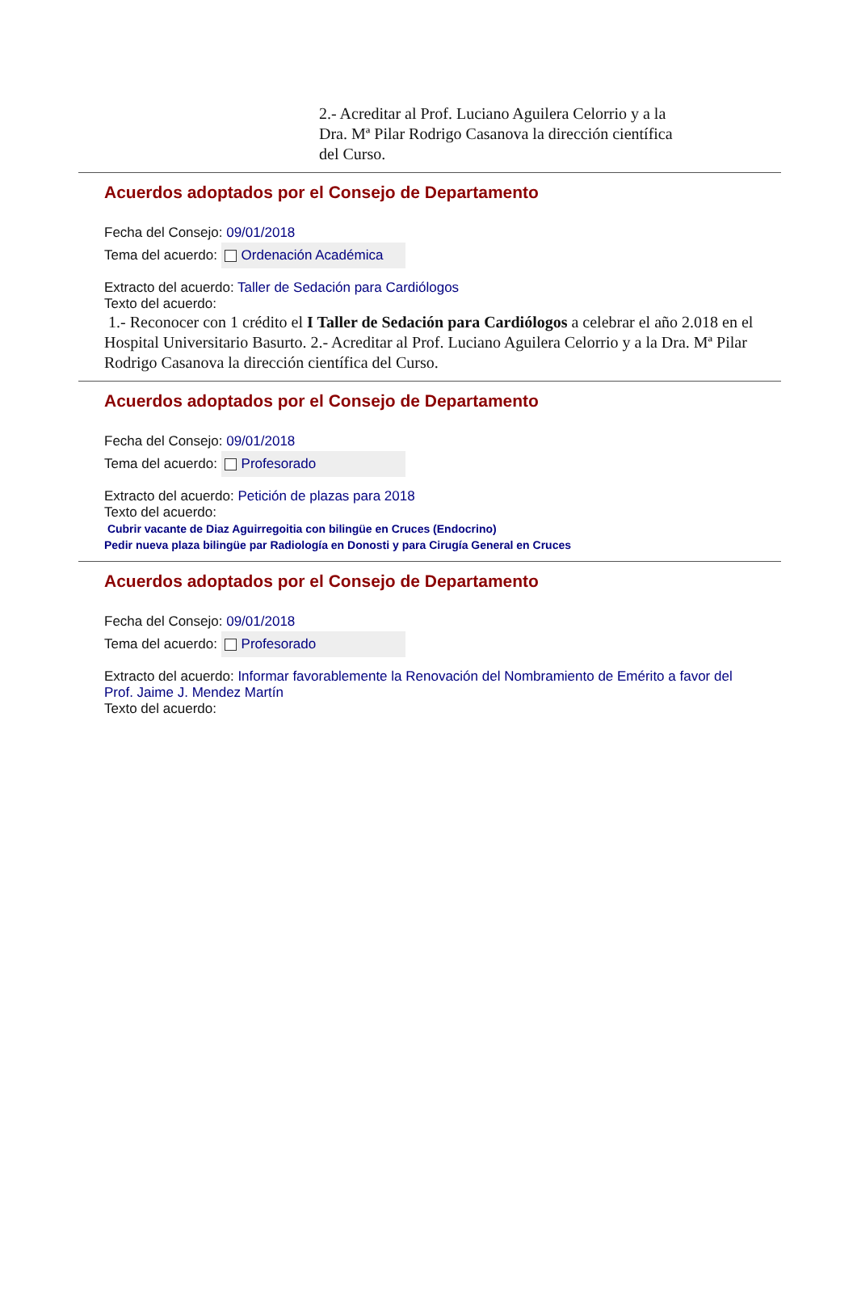2.- Acreditar al Prof. Luciano Aguilera Celorrio y a la Dra. Mª Pilar Rodrigo Casanova la dirección científica del Curso.
Acuerdos adoptados por el Consejo de Departamento
Fecha del Consejo: 09/01/2018
Tema del acuerdo: Ordenación Académica
Extracto del acuerdo: Taller de Sedación para Cardiólogos
Texto del acuerdo:
1.- Reconocer con 1 crédito el I Taller de Sedación para Cardiólogos a celebrar el año 2.018 en el Hospital Universitario Basurto. 2.- Acreditar al Prof. Luciano Aguilera Celorrio y a la Dra. Mª Pilar Rodrigo Casanova la dirección científica del Curso.
Acuerdos adoptados por el Consejo de Departamento
Fecha del Consejo: 09/01/2018
Tema del acuerdo: Profesorado
Extracto del acuerdo: Petición de plazas para 2018
Texto del acuerdo:
Cubrir vacante de Diaz Aguirregoitia con bilingüe en Cruces (Endocrino)
Pedir nueva plaza bilingüe par Radiología en Donosti y para Cirugía General en Cruces
Acuerdos adoptados por el Consejo de Departamento
Fecha del Consejo: 09/01/2018
Tema del acuerdo: Profesorado
Extracto del acuerdo: Informar favorablemente la Renovación del Nombramiento de Emérito a favor del Prof. Jaime J. Mendez Martín
Texto del acuerdo: